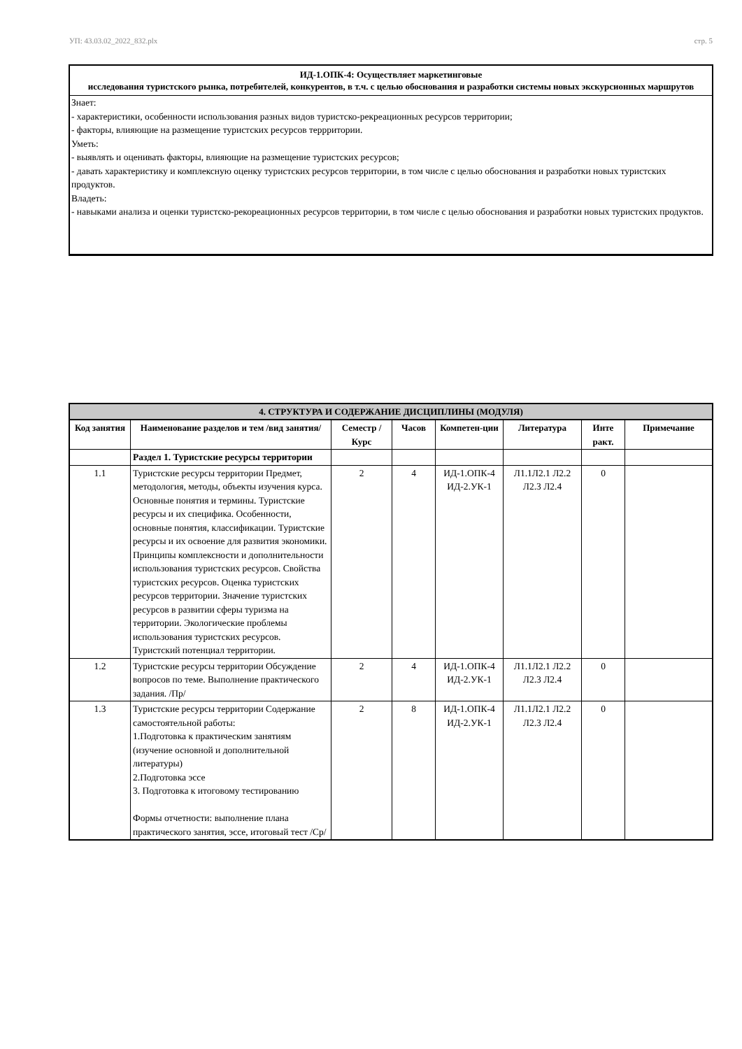УП: 43.03.02_2022_832.plx стр. 5
ИД-1.ОПК-4: Осуществляет маркетинговые
исследования туристского рынка, потребителей, конкурентов, в т.ч. с целью обоснования и разработки системы новых экскурсионных маршрутов
Знает:
- характеристики, особенности использования разных видов туристско-рекреационных ресурсов территории;
- факторы, влияющие на размещение туристских ресурсов террритории.
Уметь:
- выявлять и оценивать факторы, влияющие на размещение туристских ресурсов;
- давать характеристику и комплексную оценку туристских ресурсов территории, в том числе с целью обоснования и разработки новых туристских продуктов.
Владеть:
- навыками анализа и оценки туристско-рекореационных ресурсов территории, в том числе с целью обоснования и разработки новых туристских продуктов.
| 4. СТРУКТУРА И СОДЕРЖАНИЕ ДИСЦИПЛИНЫ (МОДУЛЯ) | | | | | | | |
| --- | --- | --- | --- | --- | --- | --- | --- |
| Код занятия | Наименование разделов и тем /вид занятия/ | Семестр / Курс | Часов | Компетен-ции | Литература | Инте ракт. | Примечание |
| | Раздел 1. Туристские ресурсы территории | | | | | | |
| 1.1 | Туристские ресурсы территории Предмет, методология, методы, объекты изучения курса. Основные понятия и термины. Туристские ресурсы и их специфика. Особенности, основные понятия, классификации. Туристские ресурсы и их освоение для развития экономики. Принципы комплексности и дополнительности использования туристских ресурсов. Свойства туристских ресурсов. Оценка туристских ресурсов территории. Значение туристских ресурсов в развитии сферы туризма на территории. Экологические проблемы использования туристских ресурсов. Туристский потенциал территории. | 2 | 4 | ИД-1.ОПК-4 ИД-2.УК-1 | Л1.1Л2.1 Л2.2 Л2.3 Л2.4 | 0 | |
| 1.2 | Туристские ресурсы территории Обсуждение вопросов по теме. Выполнение практического задания. /Пр/ | 2 | 4 | ИД-1.ОПК-4 ИД-2.УК-1 | Л1.1Л2.1 Л2.2 Л2.3 Л2.4 | 0 | |
| 1.3 | Туристские ресурсы территории Содержание самостоятельной работы: 1.Подготовка к практическим занятиям (изучение основной и дополнительной литературы) 2.Подготовка эссе 3. Подготовка к итоговому тестированию Формы отчетности: выполнение плана практического занятия, эссе, итоговый тест /Ср/ | 2 | 8 | ИД-1.ОПК-4 ИД-2.УК-1 | Л1.1Л2.1 Л2.2 Л2.3 Л2.4 | 0 | |